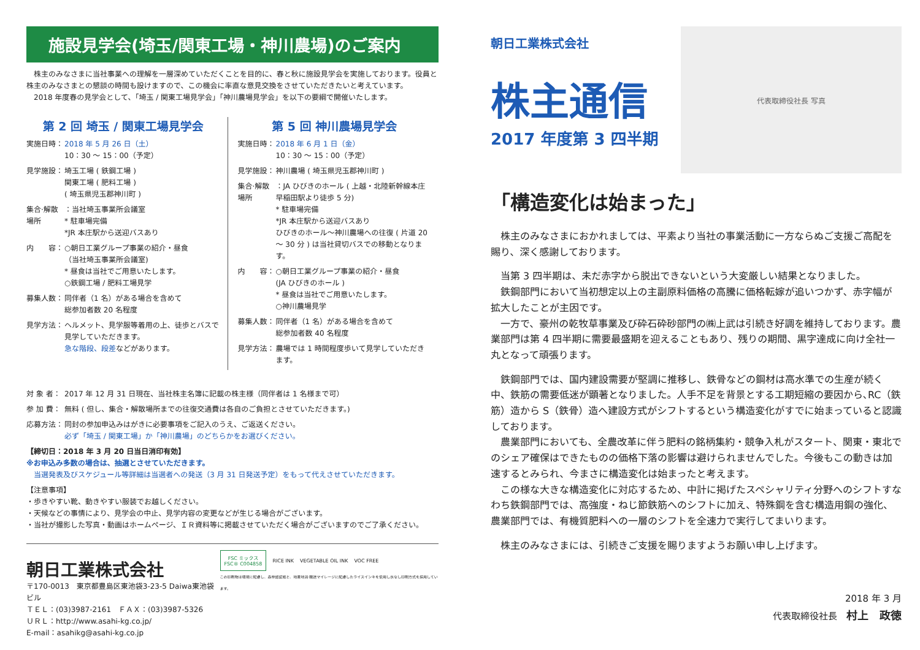施設見学会(埼玉/関東工場・神川農場)のご案内
　株主のみなさまに当社事業への理解を一層深めていただくことを目的に、春と秋に施設見学会を実施しております。役員と株主のみなさまとの懇談の時間も設けますので、この機会に率直な意見交換をさせていただきたいと考えています。
　2018 年度春の見学会として、「埼玉 / 関東工場見学会」「神川農場見学会」を以下の要綱で開催いたします。
第 2 回 埼玉 / 関東工場見学会
実施日時： 2018 年 5 月 26 日（土）
10：30 ～ 15：00（予定）
見学施設： 埼玉工場 ( 鉄鋼工場 )
関東工場 ( 肥料工場 )
( 埼玉県児玉郡神川町 )
集合·解散
場所 ：当社埼玉事業所会議室
* 駐車場完備
*JR 本庄駅から送迎バスあり
内　　容： ○朝日工業グループ事業の紹介・昼食
（当社埼玉事業所会議室)
* 昼食は当社でご用意いたします。
○鉄鋼工場 / 肥料工場見学
募集人数： 同伴者（1 名）がある場合を含めて
総参加者数 20 名程度
見学方法： ヘルメット、見学服等着用の上、徒歩とバスで見学していただきます。
急な階段、段差などがあります。
第 5 回 神川農場見学会
実施日時： 2018 年 6 月 1 日（金）
10：30 ～ 15：00（予定）
見学施設： 神川農場 ( 埼玉県児玉郡神川町 )
集合·解散
場所 ：JA ひびきのホール ( 上越・北陸新幹線本庄早稲田駅より徒歩 5 分)
* 駐車場完備
*JR 本庄駅から送迎バスあり
ひびきのホール～神川農場への往復 ( 片道 20 ～ 30 分 ) は当社貸切バスでの移動となります。
内　　容： ○朝日工業グループ事業の紹介・昼食
(JA ひびきのホール )
* 昼食は当社でご用意いたします。
○神川農場見学
募集人数： 同伴者（1 名）がある場合を含めて
総参加者数 40 名程度
見学方法： 農場では 1 時間程度歩いて見学していただきます。
対 象 者： 2017 年 12 月 31 日現在、当社株主名簿に記載の株主様（同伴者は 1 名様まで可）
参 加 費： 無料 ( 但し、集合・解散場所までの往復交通費は各自のご負担とさせていただきます。)
応募方法： 同封の参加申込みはがきに必要事項をご記入のうえ、ご返送ください。
必ず「埼玉 / 関東工場」か「神川農場」のどちらかをお選びください。
【締切日：2018 年 3 月 20 日当日消印有効】
※お申込み多数の場合は、抽選とさせていただきます。
　当選発表及びスケジュール等詳細は当選者への発送（3 月 31 日発送予定）をもって代えさせていただきます。
【注意事項】
・歩きやすい靴、動きやすい服装でお越しください。
・天候などの事情により、見学会の中止、見学内容の変更などが生じる場合がございます。
・当社が撮影した写真・動画はホームページ、ＩＲ資料等に掲載させていただく場合がございますのでご了承ください。
朝日工業株式会社
〒170-0013　東京都豊島区東池袋3-23-5 Daiwa東池袋ビル
ＴＥＬ：(03)3987-2161　ＦＡＸ：(03)3987-5326
ＵＲＬ：http://www.asahi-kg.co.jp/
E-mail：asahikg@asahi-kg.co.jp
FSC ミックス
FSC® C004858 RICE INK VEGETABLE OIL INK VOC FREE
この印刷物は環境に配慮し、森林認証紙と、地産地消·輸送マイレージに配慮したライスインキを使用し水なし印刷方式を採用しています。
朝日工業株式会社
株主通信
2017 年度第 3 四半期
代表取締役社長 写真
「構造変化は始まった」
株主のみなさまにおかれましては、平素より当社の事業活動に一方ならぬご支援ご高配を賜り、深く感謝しております。
当第 3 四半期は、未だ赤字から脱出できないという大変厳しい結果となりました。
鉄鋼部門において当初想定以上の主副原料価格の高騰に価格転嫁が追いつかず、赤字幅が拡大したことが主因です。
一方で、豪州の乾牧草事業及び砕石砕砂部門の㈱上武は引続き好調を維持しております。農業部門は第 4 四半期に需要最盛期を迎えることもあり、残りの期間、黒字達成に向け全社一丸となって頑張ります。
鉄鋼部門では、国内建設需要が堅調に推移し、鉄骨などの鋼材は高水準での生産が続く中、鉄筋の需要低迷が顕著となりました。人手不足を背景とする工期短縮の要因から､RC（鉄筋）造から S（鉄骨）造へ建設方式がシフトするという構造変化がすでに始まっていると認識しております。
農業部門においても、全農改革に伴う肥料の銘柄集約・競争入札がスタート、関東・東北でのシェア確保はできたものの価格下落の影響は避けられませんでした。今後もこの動きは加速するとみられ、今まさに構造変化は始まったと考えます。
この様な大きな構造変化に対応するため、中計に掲げたスペシャリティ分野へのシフトすなわち鉄鋼部門では、高強度・ねじ節鉄筋へのシフトに加え、特殊鋼を含む構造用鋼の強化、農業部門では、有機質肥料への一層のシフトを全速力で実行してまいります。
株主のみなさまには、引続きご支援を賜りますようお願い申し上げます。
2018 年 3 月
代表取締役社長　村上　政徳